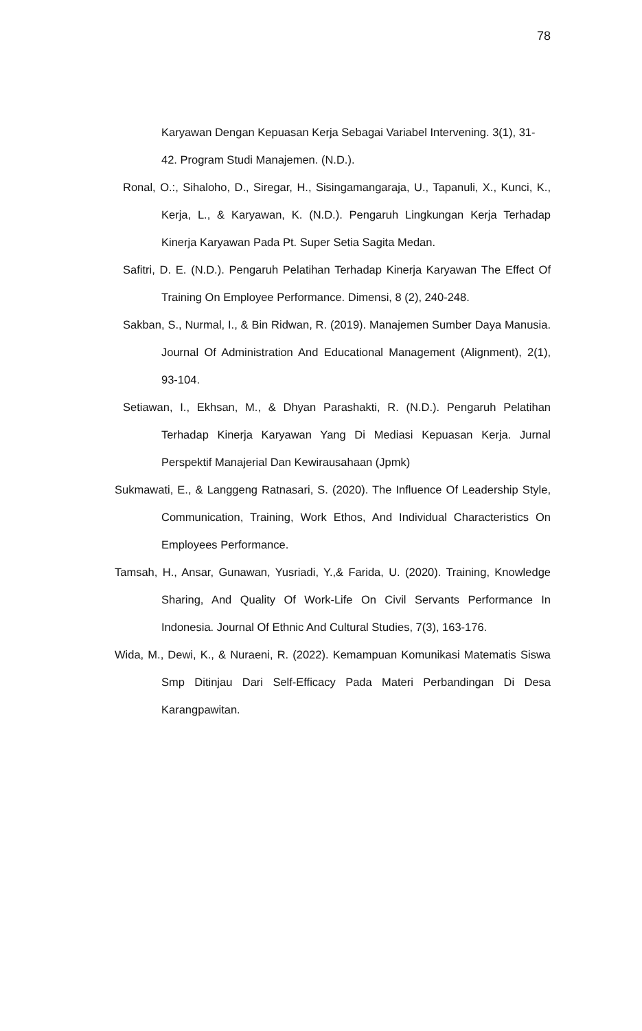78
Karyawan Dengan Kepuasan Kerja Sebagai Variabel Intervening. 3(1), 31-42. Program Studi Manajemen. (N.D.).
Ronal, O.:, Sihaloho, D., Siregar, H., Sisingamangaraja, U., Tapanuli, X., Kunci, K., Kerja, L., & Karyawan, K. (N.D.). Pengaruh Lingkungan Kerja Terhadap Kinerja Karyawan Pada Pt. Super Setia Sagita Medan.
Safitri, D. E. (N.D.). Pengaruh Pelatihan Terhadap Kinerja Karyawan The Effect Of Training On Employee Performance. Dimensi, 8 (2), 240-248.
Sakban, S., Nurmal, I., & Bin Ridwan, R. (2019). Manajemen Sumber Daya Manusia. Journal Of Administration And Educational Management (Alignment), 2(1), 93-104.
Setiawan, I., Ekhsan, M., & Dhyan Parashakti, R. (N.D.). Pengaruh Pelatihan Terhadap Kinerja Karyawan Yang Di Mediasi Kepuasan Kerja. Jurnal Perspektif Manajerial Dan Kewirausahaan (Jpmk)
Sukmawati, E., & Langgeng Ratnasari, S. (2020). The Influence Of Leadership Style, Communication, Training, Work Ethos, And Individual Characteristics On Employees Performance.
Tamsah, H., Ansar, Gunawan, Yusriadi, Y.,& Farida, U. (2020). Training, Knowledge Sharing, And Quality Of Work-Life On Civil Servants Performance In Indonesia. Journal Of Ethnic And Cultural Studies, 7(3), 163-176.
Wida, M., Dewi, K., & Nuraeni, R. (2022). Kemampuan Komunikasi Matematis Siswa Smp Ditinjau Dari Self-Efficacy Pada Materi Perbandingan Di Desa Karangpawitan.